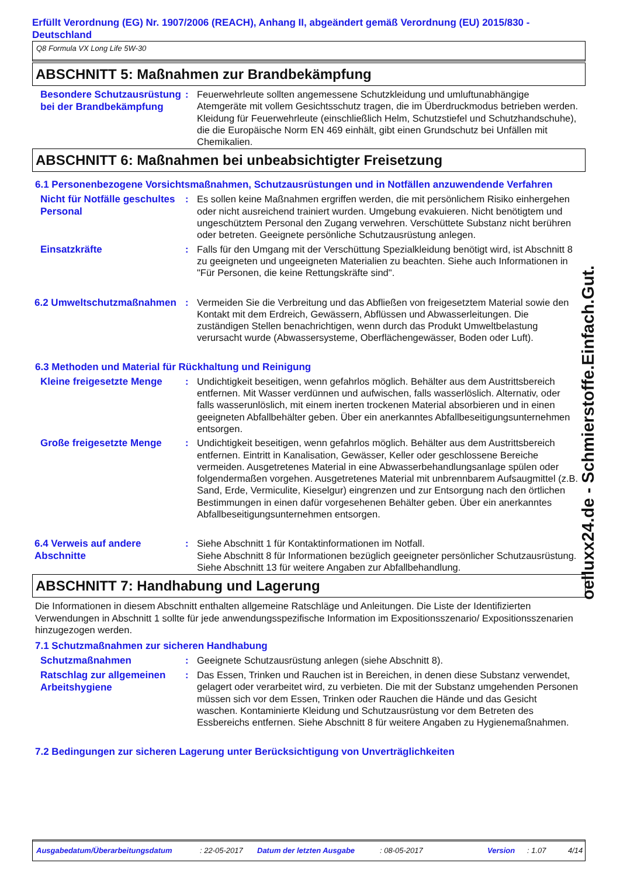Erfüllt Verordnung (EG) Nr. 1907/2006 (REACH), Anhang II, abgeändert gemäß Verordnung (EU) 2015/830 - Deutschland
Q8 Formula VX Long Life 5W-30
ABSCHNITT 5: Maßnahmen zur Brandbekämpfung
Besondere Schutzausrüstung bei der Brandbekämpfung
: Feuerwehrleute sollten angemessene Schutzkleidung und umluftunabhängige Atemgeräte mit vollem Gesichtsschutz tragen, die im Überdruckmodus betrieben werden. Kleidung für Feuerwehrleute (einschließlich Helm, Schutzstiefel und Schutzhandschuhe), die die Europäische Norm EN 469 einhält, gibt einen Grundschutz bei Unfällen mit Chemikalien.
ABSCHNITT 6: Maßnahmen bei unbeabsichtigter Freisetzung
6.1 Personenbezogene Vorsichtsmaßnahmen, Schutzausrüstungen und in Notfällen anzuwendende Verfahren
Nicht für Notfälle geschultes Personal
: Es sollen keine Maßnahmen ergriffen werden, die mit persönlichem Risiko einhergehen oder nicht ausreichend trainiert wurden. Umgebung evakuieren. Nicht benötigtem und ungeschütztem Personal den Zugang verwehren. Verschüttete Substanz nicht berühren oder betreten. Geeignete persönliche Schutzausrüstung anlegen.
Einsatzkräfte
: Falls für den Umgang mit der Verschüttung Spezialkleidung benötigt wird, ist Abschnitt 8 zu geeigneten und ungeeigneten Materialien zu beachten. Siehe auch Informationen in "Für Personen, die keine Rettungskräfte sind".
6.2 Umweltschutzmaßnahmen
: Vermeiden Sie die Verbreitung und das Abfließen von freigesetztem Material sowie den Kontakt mit dem Erdreich, Gewässern, Abflüssen und Abwasserleitungen. Die zuständigen Stellen benachrichtigen, wenn durch das Produkt Umweltbelastung verursacht wurde (Abwassersysteme, Oberflächengewässer, Boden oder Luft).
6.3 Methoden und Material für Rückhaltung und Reinigung
Kleine freigesetzte Menge
: Undichtigkeit beseitigen, wenn gefahrlos möglich. Behälter aus dem Austrittsbereich entfernen. Mit Wasser verdünnen und aufwischen, falls wasserlöslich. Alternativ, oder falls wasserunlöslich, mit einem inerten trockenen Material absorbieren und in einen geeigneten Abfallbehälter geben. Über ein anerkanntes Abfallbeseitigungsunternehmen entsorgen.
Große freigesetzte Menge
: Undichtigkeit beseitigen, wenn gefahrlos möglich. Behälter aus dem Austrittsbereich entfernen. Eintritt in Kanalisation, Gewässer, Keller oder geschlossene Bereiche vermeiden. Ausgetretenes Material in eine Abwasserbehandlungsanlage spülen oder folgendermaßen vorgehen. Ausgetretenes Material mit unbrennbarem Aufsaugmittel (z.B. Sand, Erde, Vermiculite, Kieselgur) eingrenzen und zur Entsorgung nach den örtlichen Bestimmungen in einen dafür vorgesehenen Behälter geben. Über ein anerkanntes Abfallbeseitigungsunternehmen entsorgen.
6.4 Verweis auf andere Abschnitte
: Siehe Abschnitt 1 für Kontaktinformationen im Notfall.
Siehe Abschnitt 8 für Informationen bezüglich geeigneter persönlicher Schutzausrüstung.
Siehe Abschnitt 13 für weitere Angaben zur Abfallbehandlung.
ABSCHNITT 7: Handhabung und Lagerung
Die Informationen in diesem Abschnitt enthalten allgemeine Ratschläge und Anleitungen. Die Liste der Identifizierten Verwendungen in Abschnitt 1 sollte für jede anwendungsspezifische Information im Expositionsszenario/ Expositionsszenarien hinzugezogen werden.
7.1 Schutzmaßnahmen zur sicheren Handhabung
Schutzmaßnahmen
: Geeignete Schutzausrüstung anlegen (siehe Abschnitt 8).
Ratschlag zur allgemeinen Arbeitshygiene
: Das Essen, Trinken und Rauchen ist in Bereichen, in denen diese Substanz verwendet, gelagert oder verarbeitet wird, zu verbieten. Die mit der Substanz umgehenden Personen müssen sich vor dem Essen, Trinken oder Rauchen die Hände und das Gesicht waschen. Kontaminierte Kleidung und Schutzausrüstung vor dem Betreten des Essbereichs entfernen. Siehe Abschnitt 8 für weitere Angaben zu Hygienemaßnahmen.
7.2 Bedingungen zur sicheren Lagerung unter Berücksichtigung von Unverträglichkeiten
oelluxx24.de - Schmierstoffe.Einfach.Gut.
Ausgabedatum/Überarbeitungsdatum: 22-05-2017 Datum der letzten Ausgabe: 08-05-2017 Version: 1.07 4/14